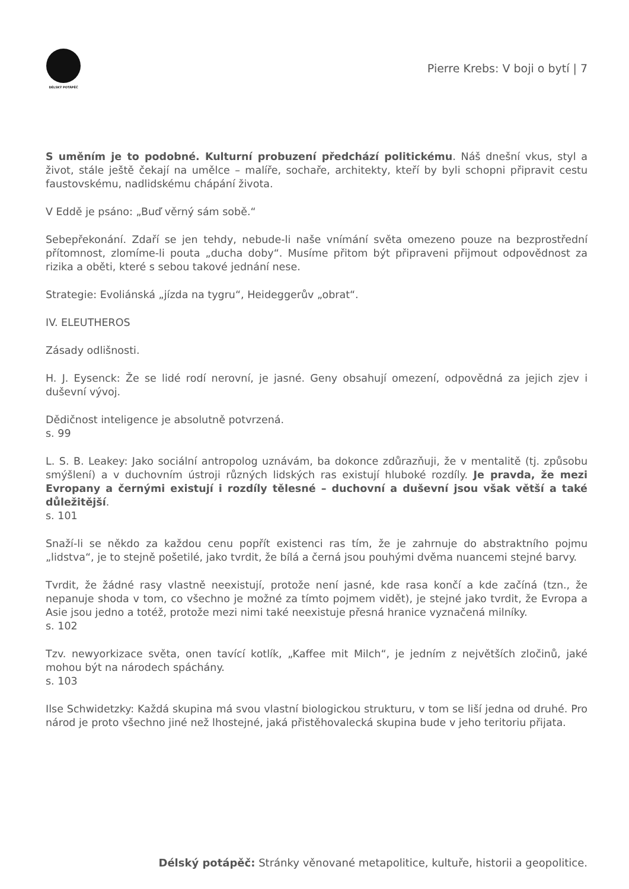DÉLSKÝ POTÁPĚČ
Pierre Krebs: V boji o bytí | 7
S uměním je to podobné. Kulturní probuzení předchází politickému. Náš dnešní vkus, styl a život, stále ještě čekají na umělce – malíře, sochaře, architekty, kteří by byli schopni připravit cestu faustovskému, nadlidskému chápání života.
V Eddě je psáno: „Buď věrný sám sobě.“
Sebepřekonání. Zdaří se jen tehdy, nebude-li naše vnímání světa omezeno pouze na bezprostřední přítomnost, zlomíme-li pouta „ducha doby“. Musíme přitom být připraveni přijmout odpovědnost za rizika a oběti, které s sebou takové jednání nese.
Strategie: Evoliánská „jízda na tygru“, Heideggerův „obrat“.
IV. ELEUTHEROS
Zásady odlišnosti.
H. J. Eysenck: Že se lidé rodí nerovní, je jasné. Geny obsahují omezení, odpovědná za jejich zjev i duševní vývoj.
Dědičnost inteligence je absolutně potvrzená.
s. 99
L. S. B. Leakey: Jako sociální antropolog uznávám, ba dokonce zdůrazňuji, že v mentalitě (tj. způsobu smýšlení) a v duchovním ústroji různých lidských ras existují hluboké rozdíly. Je pravda, že mezi Evropany a černými existují i rozdíly tělesné – duchovní a duševní jsou však větší a také důležitější.
s. 101
Snaží-li se někdo za každou cenu popřít existenci ras tím, že je zahrnuje do abstraktního pojmu „lidstva“, je to stejně pošetilé, jako tvrdit, že bílá a černá jsou pouhými dvěma nuancemi stejné barvy.
Tvrdit, že žádné rasy vlastně neexistují, protože není jasné, kde rasa končí a kde začíná (tzn., že nepanuje shoda v tom, co všechno je možné za tímto pojmem vidět), je stejné jako tvrdit, že Evropa a Asie jsou jedno a totéž, protože mezi nimi také neexistuje přesná hranice vyznačená milníky.
s. 102
Tzv. newyorkizace světa, onen tavící kotlík, „Kaffee mit Milch“, je jedním z největších zločinů, jaké mohou být na národech spáchány.
s. 103
Ilse Schwidetzky: Každá skupina má svou vlastní biologickou strukturu, v tom se liší jedna od druhé. Pro národ je proto všechno jiné než lhostejné, jaká přistěhovalecká skupina bude v jeho teritoriu přijata.
Délský potápěč: Stránky věnované metapolitice, kultuře, historii a geopolitice.